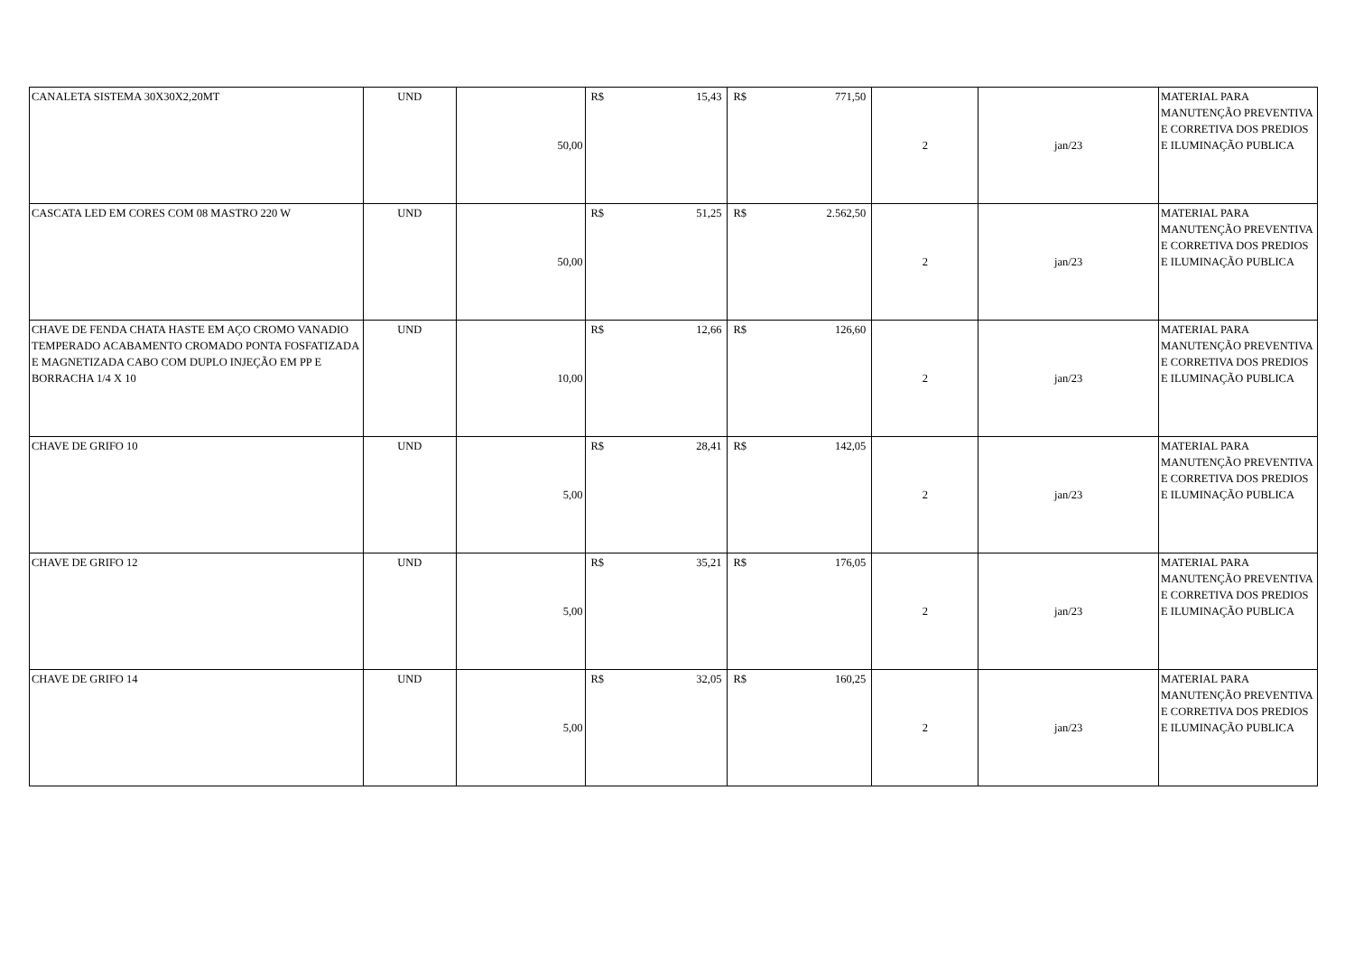| CANALETA SISTEMA 30X30X2,20MT | UND | 50,00 | R$ 15,43 | R$ 771,50 | 2 | jan/23 | MATERIAL PARA MANUTENÇÃO PREVENTIVA E CORRETIVA DOS PREDIOS E ILUMINAÇÃO PUBLICA |
| CASCATA LED EM CORES COM 08 MASTRO 220 W | UND | 50,00 | R$ 51,25 | R$ 2.562,50 | 2 | jan/23 | MATERIAL PARA MANUTENÇÃO PREVENTIVA E CORRETIVA DOS PREDIOS E ILUMINAÇÃO PUBLICA |
| CHAVE DE FENDA CHATA HASTE EM AÇO CROMO VANADIO TEMPERADO ACABAMENTO CROMADO PONTA FOSFATIZADA E MAGNETIZADA CABO COM DUPLO INJEÇÃO EM PP E BORRACHA 1/4 X 10 | UND | 10,00 | R$ 12,66 | R$ 126,60 | 2 | jan/23 | MATERIAL PARA MANUTENÇÃO PREVENTIVA E CORRETIVA DOS PREDIOS E ILUMINAÇÃO PUBLICA |
| CHAVE DE GRIFO 10 | UND | 5,00 | R$ 28,41 | R$ 142,05 | 2 | jan/23 | MATERIAL PARA MANUTENÇÃO PREVENTIVA E CORRETIVA DOS PREDIOS E ILUMINAÇÃO PUBLICA |
| CHAVE DE GRIFO 12 | UND | 5,00 | R$ 35,21 | R$ 176,05 | 2 | jan/23 | MATERIAL PARA MANUTENÇÃO PREVENTIVA E CORRETIVA DOS PREDIOS E ILUMINAÇÃO PUBLICA |
| CHAVE DE GRIFO 14 | UND | 5,00 | R$ 32,05 | R$ 160,25 | 2 | jan/23 | MATERIAL PARA MANUTENÇÃO PREVENTIVA E CORRETIVA DOS PREDIOS E ILUMINAÇÃO PUBLICA |